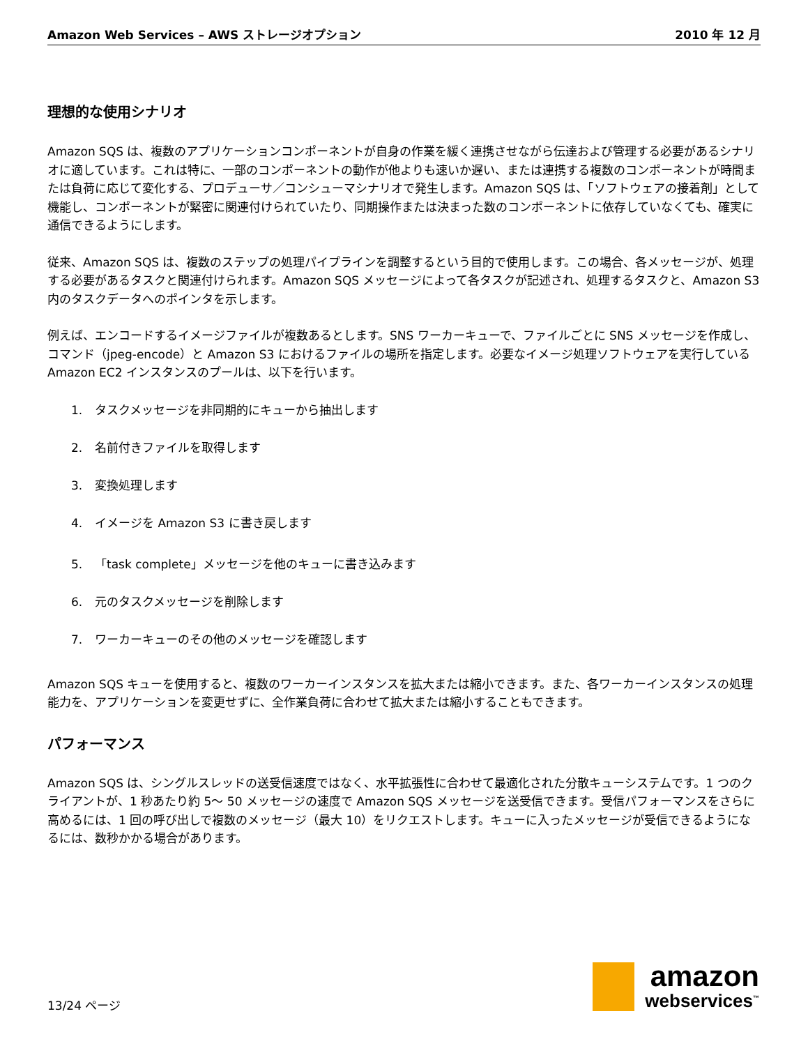Amazon Web Services – AWS ストレージオプション 2010 年 12 月
理想的な使用シナリオ
Amazon SQS は、複数のアプリケーションコンポーネントが自身の作業を緩く連携させながら伝達および管理する必要があるシナリオに適しています。これは特に、一部のコンポーネントの動作が他よりも速いか遅い、または連携する複数のコンポーネントが時間または負荷に応じて変化する、プロデューサ／コンシューマシナリオで発生します。Amazon SQS は、「ソフトウェアの接着剤」として機能し、コンポーネントが緊密に関連付けられていたり、同期操作または決まった数のコンポーネントに依存していなくても、確実に通信できるようにします。
従来、Amazon SQS は、複数のステップの処理パイプラインを調整するという目的で使用します。この場合、各メッセージが、処理する必要があるタスクと関連付けられます。Amazon SQS メッセージによって各タスクが記述され、処理するタスクと、Amazon S3 内のタスクデータへのポインタを示します。
例えば、エンコードするイメージファイルが複数あるとします。SNS ワーカーキューで、ファイルごとに SNS メッセージを作成し、コマンド（jpeg-encode）と Amazon S3 におけるファイルの場所を指定します。必要なイメージ処理ソフトウェアを実行している Amazon EC2 インスタンスのプールは、以下を行います。
1. タスクメッセージを非同期的にキューから抽出します
2. 名前付きファイルを取得します
3. 変換処理します
4. イメージを Amazon S3 に書き戻します
5. 「task complete」メッセージを他のキューに書き込みます
6. 元のタスクメッセージを削除します
7. ワーカーキューのその他のメッセージを確認します
Amazon SQS キューを使用すると、複数のワーカーインスタンスを拡大または縮小できます。また、各ワーカーインスタンスの処理能力を、アプリケーションを変更せずに、全作業負荷に合わせて拡大または縮小することもできます。
パフォーマンス
Amazon SQS は、シングルスレッドの送受信速度ではなく、水平拡張性に合わせて最適化された分散キューシステムです。1 つのクライアントが、1 秒あたり約 5～ 50 メッセージの速度で Amazon SQS メッセージを送受信できます。受信パフォーマンスをさらに高めるには、1 回の呼び出しで複数のメッセージ（最大 10）をリクエストします。キューに入ったメッセージが受信できるようになるには、数秒かかる場合があります。
13/24 ページ
amazon
webservices<sup>™</sup>